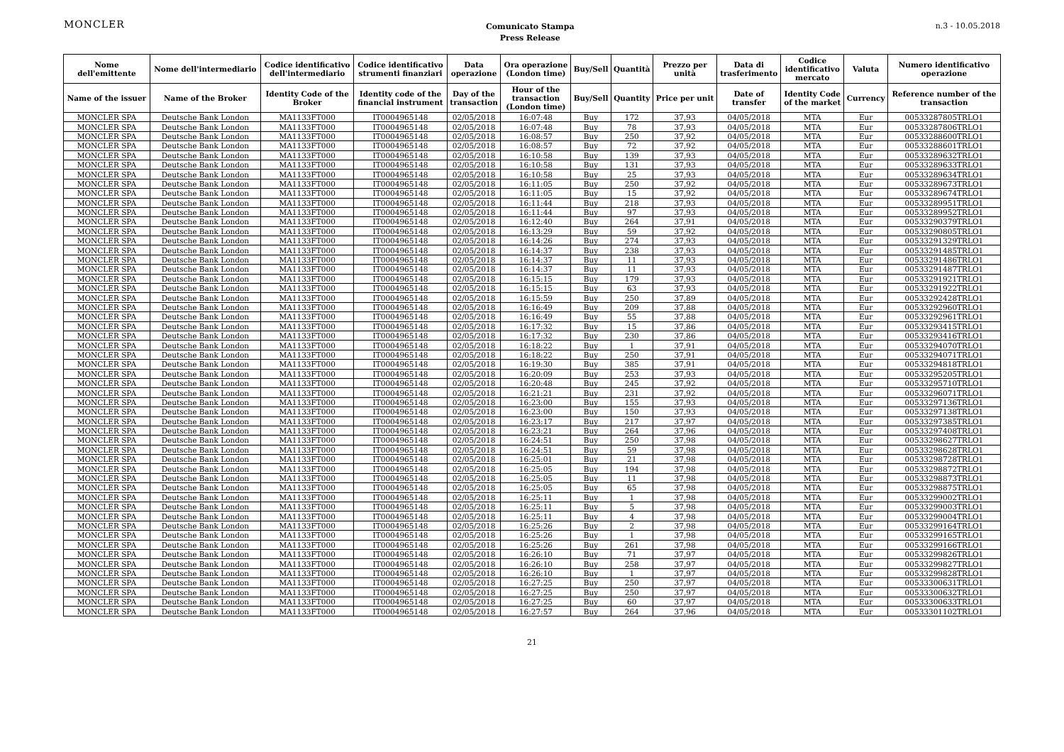MONCLER
Comunicato Stampa
Press Release
n.3 - 10.05.2018
| Nome dell'emittente | Nome dell'intermediario | Codice identificativo dell'intermediario | Codice identificativo strumenti finanziari | Data operazione | Ora operazione (London time) | Buy/Sell | Quantità | Prezzo per unità | Data di trasferimento | Codice identificativo mercato | Valuta | Numero identificativo operazione |
| --- | --- | --- | --- | --- | --- | --- | --- | --- | --- | --- | --- | --- |
| Name of the issuer | Name of the Broker | Identity Code of the Broker | Identity code of the financial instrument | Day of the transaction | Hour of the transaction (London time) | Buy/Sell | Quantity | Price per unit | Date of transfer | Identity Code of the market | Currency | Reference number of the transaction |
| MONCLER SPA | Deutsche Bank London | MA1133FT000 | IT0004965148 | 02/05/2018 | 16:07:48 | Buy | 172 | 37,93 | 04/05/2018 | MTA | Eur | 00533287805TRLO1 |
| MONCLER SPA | Deutsche Bank London | MA1133FT000 | IT0004965148 | 02/05/2018 | 16:07:48 | Buy | 78 | 37,93 | 04/05/2018 | MTA | Eur | 00533287806TRLO1 |
| MONCLER SPA | Deutsche Bank London | MA1133FT000 | IT0004965148 | 02/05/2018 | 16:08:57 | Buy | 250 | 37,92 | 04/05/2018 | MTA | Eur | 00533288600TRLO1 |
| MONCLER SPA | Deutsche Bank London | MA1133FT000 | IT0004965148 | 02/05/2018 | 16:08:57 | Buy | 72 | 37,92 | 04/05/2018 | MTA | Eur | 00533288601TRLO1 |
| MONCLER SPA | Deutsche Bank London | MA1133FT000 | IT0004965148 | 02/05/2018 | 16:10:58 | Buy | 139 | 37,93 | 04/05/2018 | MTA | Eur | 00533289632TRLO1 |
| MONCLER SPA | Deutsche Bank London | MA1133FT000 | IT0004965148 | 02/05/2018 | 16:10:58 | Buy | 131 | 37,93 | 04/05/2018 | MTA | Eur | 00533289633TRLO1 |
| MONCLER SPA | Deutsche Bank London | MA1133FT000 | IT0004965148 | 02/05/2018 | 16:10:58 | Buy | 25 | 37,93 | 04/05/2018 | MTA | Eur | 00533289634TRLO1 |
| MONCLER SPA | Deutsche Bank London | MA1133FT000 | IT0004965148 | 02/05/2018 | 16:11:05 | Buy | 250 | 37,92 | 04/05/2018 | MTA | Eur | 00533289673TRLO1 |
| MONCLER SPA | Deutsche Bank London | MA1133FT000 | IT0004965148 | 02/05/2018 | 16:11:05 | Buy | 15 | 37,92 | 04/05/2018 | MTA | Eur | 00533289674TRLO1 |
| MONCLER SPA | Deutsche Bank London | MA1133FT000 | IT0004965148 | 02/05/2018 | 16:11:44 | Buy | 218 | 37,93 | 04/05/2018 | MTA | Eur | 00533289951TRLO1 |
| MONCLER SPA | Deutsche Bank London | MA1133FT000 | IT0004965148 | 02/05/2018 | 16:11:44 | Buy | 97 | 37,93 | 04/05/2018 | MTA | Eur | 00533289952TRLO1 |
| MONCLER SPA | Deutsche Bank London | MA1133FT000 | IT0004965148 | 02/05/2018 | 16:12:40 | Buy | 264 | 37,91 | 04/05/2018 | MTA | Eur | 00533290379TRLO1 |
| MONCLER SPA | Deutsche Bank London | MA1133FT000 | IT0004965148 | 02/05/2018 | 16:13:29 | Buy | 59 | 37,92 | 04/05/2018 | MTA | Eur | 00533290805TRLO1 |
| MONCLER SPA | Deutsche Bank London | MA1133FT000 | IT0004965148 | 02/05/2018 | 16:14:26 | Buy | 274 | 37,93 | 04/05/2018 | MTA | Eur | 00533291329TRLO1 |
| MONCLER SPA | Deutsche Bank London | MA1133FT000 | IT0004965148 | 02/05/2018 | 16:14:37 | Buy | 238 | 37,93 | 04/05/2018 | MTA | Eur | 00533291485TRLO1 |
| MONCLER SPA | Deutsche Bank London | MA1133FT000 | IT0004965148 | 02/05/2018 | 16:14:37 | Buy | 11 | 37,93 | 04/05/2018 | MTA | Eur | 00533291486TRLO1 |
| MONCLER SPA | Deutsche Bank London | MA1133FT000 | IT0004965148 | 02/05/2018 | 16:14:37 | Buy | 11 | 37,93 | 04/05/2018 | MTA | Eur | 00533291487TRLO1 |
| MONCLER SPA | Deutsche Bank London | MA1133FT000 | IT0004965148 | 02/05/2018 | 16:15:15 | Buy | 179 | 37,93 | 04/05/2018 | MTA | Eur | 00533291921TRLO1 |
| MONCLER SPA | Deutsche Bank London | MA1133FT000 | IT0004965148 | 02/05/2018 | 16:15:15 | Buy | 63 | 37,93 | 04/05/2018 | MTA | Eur | 00533291922TRLO1 |
| MONCLER SPA | Deutsche Bank London | MA1133FT000 | IT0004965148 | 02/05/2018 | 16:15:59 | Buy | 250 | 37,89 | 04/05/2018 | MTA | Eur | 00533292428TRLO1 |
| MONCLER SPA | Deutsche Bank London | MA1133FT000 | IT0004965148 | 02/05/2018 | 16:16:49 | Buy | 209 | 37,88 | 04/05/2018 | MTA | Eur | 00533292960TRLO1 |
| MONCLER SPA | Deutsche Bank London | MA1133FT000 | IT0004965148 | 02/05/2018 | 16:16:49 | Buy | 55 | 37,88 | 04/05/2018 | MTA | Eur | 00533292961TRLO1 |
| MONCLER SPA | Deutsche Bank London | MA1133FT000 | IT0004965148 | 02/05/2018 | 16:17:32 | Buy | 15 | 37,86 | 04/05/2018 | MTA | Eur | 00533293415TRLO1 |
| MONCLER SPA | Deutsche Bank London | MA1133FT000 | IT0004965148 | 02/05/2018 | 16:17:32 | Buy | 230 | 37,86 | 04/05/2018 | MTA | Eur | 00533293416TRLO1 |
| MONCLER SPA | Deutsche Bank London | MA1133FT000 | IT0004965148 | 02/05/2018 | 16:18:22 | Buy | 1 | 37,91 | 04/05/2018 | MTA | Eur | 00533294070TRLO1 |
| MONCLER SPA | Deutsche Bank London | MA1133FT000 | IT0004965148 | 02/05/2018 | 16:18:22 | Buy | 250 | 37,91 | 04/05/2018 | MTA | Eur | 00533294071TRLO1 |
| MONCLER SPA | Deutsche Bank London | MA1133FT000 | IT0004965148 | 02/05/2018 | 16:19:30 | Buy | 385 | 37,91 | 04/05/2018 | MTA | Eur | 00533294818TRLO1 |
| MONCLER SPA | Deutsche Bank London | MA1133FT000 | IT0004965148 | 02/05/2018 | 16:20:09 | Buy | 253 | 37,93 | 04/05/2018 | MTA | Eur | 00533295205TRLO1 |
| MONCLER SPA | Deutsche Bank London | MA1133FT000 | IT0004965148 | 02/05/2018 | 16:20:48 | Buy | 245 | 37,92 | 04/05/2018 | MTA | Eur | 00533295710TRLO1 |
| MONCLER SPA | Deutsche Bank London | MA1133FT000 | IT0004965148 | 02/05/2018 | 16:21:21 | Buy | 231 | 37,92 | 04/05/2018 | MTA | Eur | 00533296071TRLO1 |
| MONCLER SPA | Deutsche Bank London | MA1133FT000 | IT0004965148 | 02/05/2018 | 16:23:00 | Buy | 155 | 37,93 | 04/05/2018 | MTA | Eur | 00533297136TRLO1 |
| MONCLER SPA | Deutsche Bank London | MA1133FT000 | IT0004965148 | 02/05/2018 | 16:23:00 | Buy | 150 | 37,93 | 04/05/2018 | MTA | Eur | 00533297138TRLO1 |
| MONCLER SPA | Deutsche Bank London | MA1133FT000 | IT0004965148 | 02/05/2018 | 16:23:17 | Buy | 217 | 37,97 | 04/05/2018 | MTA | Eur | 00533297385TRLO1 |
| MONCLER SPA | Deutsche Bank London | MA1133FT000 | IT0004965148 | 02/05/2018 | 16:23:21 | Buy | 264 | 37,96 | 04/05/2018 | MTA | Eur | 00533297408TRLO1 |
| MONCLER SPA | Deutsche Bank London | MA1133FT000 | IT0004965148 | 02/05/2018 | 16:24:51 | Buy | 250 | 37,98 | 04/05/2018 | MTA | Eur | 00533298627TRLO1 |
| MONCLER SPA | Deutsche Bank London | MA1133FT000 | IT0004965148 | 02/05/2018 | 16:24:51 | Buy | 59 | 37,98 | 04/05/2018 | MTA | Eur | 00533298628TRLO1 |
| MONCLER SPA | Deutsche Bank London | MA1133FT000 | IT0004965148 | 02/05/2018 | 16:25:01 | Buy | 21 | 37,98 | 04/05/2018 | MTA | Eur | 00533298728TRLO1 |
| MONCLER SPA | Deutsche Bank London | MA1133FT000 | IT0004965148 | 02/05/2018 | 16:25:05 | Buy | 194 | 37,98 | 04/05/2018 | MTA | Eur | 00533298872TRLO1 |
| MONCLER SPA | Deutsche Bank London | MA1133FT000 | IT0004965148 | 02/05/2018 | 16:25:05 | Buy | 11 | 37,98 | 04/05/2018 | MTA | Eur | 00533298873TRLO1 |
| MONCLER SPA | Deutsche Bank London | MA1133FT000 | IT0004965148 | 02/05/2018 | 16:25:05 | Buy | 65 | 37,98 | 04/05/2018 | MTA | Eur | 00533298875TRLO1 |
| MONCLER SPA | Deutsche Bank London | MA1133FT000 | IT0004965148 | 02/05/2018 | 16:25:11 | Buy | 1 | 37,98 | 04/05/2018 | MTA | Eur | 00533299002TRLO1 |
| MONCLER SPA | Deutsche Bank London | MA1133FT000 | IT0004965148 | 02/05/2018 | 16:25:11 | Buy | 5 | 37,98 | 04/05/2018 | MTA | Eur | 00533299003TRLO1 |
| MONCLER SPA | Deutsche Bank London | MA1133FT000 | IT0004965148 | 02/05/2018 | 16:25:11 | Buy | 4 | 37,98 | 04/05/2018 | MTA | Eur | 00533299004TRLO1 |
| MONCLER SPA | Deutsche Bank London | MA1133FT000 | IT0004965148 | 02/05/2018 | 16:25:26 | Buy | 2 | 37,98 | 04/05/2018 | MTA | Eur | 00533299164TRLO1 |
| MONCLER SPA | Deutsche Bank London | MA1133FT000 | IT0004965148 | 02/05/2018 | 16:25:26 | Buy | 1 | 37,98 | 04/05/2018 | MTA | Eur | 00533299165TRLO1 |
| MONCLER SPA | Deutsche Bank London | MA1133FT000 | IT0004965148 | 02/05/2018 | 16:25:26 | Buy | 261 | 37,98 | 04/05/2018 | MTA | Eur | 00533299166TRLO1 |
| MONCLER SPA | Deutsche Bank London | MA1133FT000 | IT0004965148 | 02/05/2018 | 16:26:10 | Buy | 71 | 37,97 | 04/05/2018 | MTA | Eur | 00533299826TRLO1 |
| MONCLER SPA | Deutsche Bank London | MA1133FT000 | IT0004965148 | 02/05/2018 | 16:26:10 | Buy | 258 | 37,97 | 04/05/2018 | MTA | Eur | 00533299827TRLO1 |
| MONCLER SPA | Deutsche Bank London | MA1133FT000 | IT0004965148 | 02/05/2018 | 16:26:10 | Buy | 1 | 37,97 | 04/05/2018 | MTA | Eur | 00533299828TRLO1 |
| MONCLER SPA | Deutsche Bank London | MA1133FT000 | IT0004965148 | 02/05/2018 | 16:27:25 | Buy | 250 | 37,97 | 04/05/2018 | MTA | Eur | 00533300631TRLO1 |
| MONCLER SPA | Deutsche Bank London | MA1133FT000 | IT0004965148 | 02/05/2018 | 16:27:25 | Buy | 250 | 37,97 | 04/05/2018 | MTA | Eur | 00533300632TRLO1 |
| MONCLER SPA | Deutsche Bank London | MA1133FT000 | IT0004965148 | 02/05/2018 | 16:27:25 | Buy | 60 | 37,97 | 04/05/2018 | MTA | Eur | 00533300633TRLO1 |
| MONCLER SPA | Deutsche Bank London | MA1133FT000 | IT0004965148 | 02/05/2018 | 16:27:57 | Buy | 264 | 37,96 | 04/05/2018 | MTA | Eur | 00533301102TRLO1 |
21